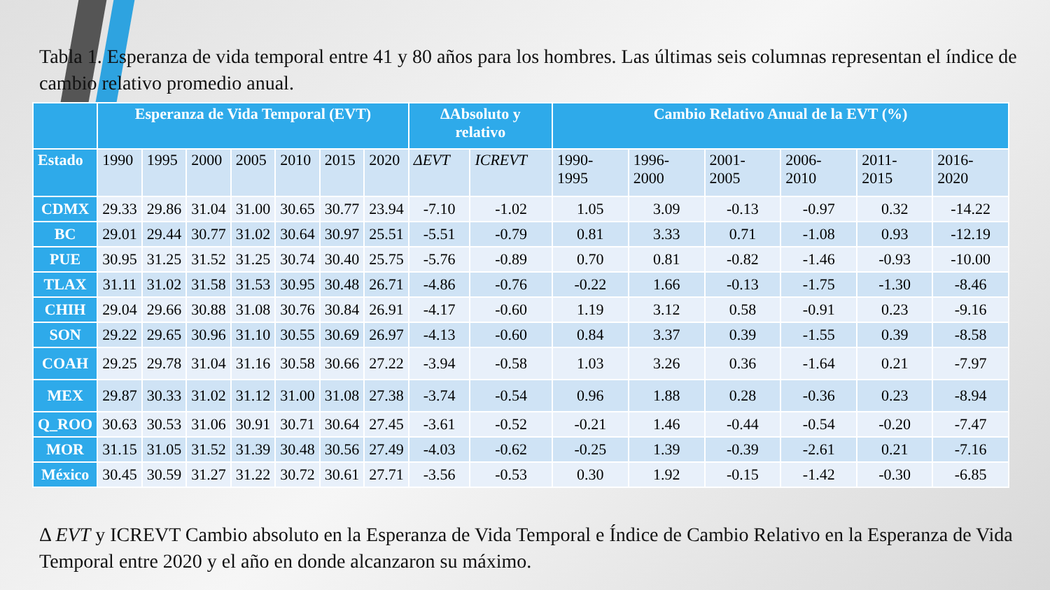Tabla 1. Esperanza de vida temporal entre 41 y 80 años para los hombres. Las últimas seis columnas representan el índice de cambio relativo promedio anual.
| | Esperanza de Vida Temporal (EVT) | | | | | | | ΔAbsoluto y relativo | | Cambio Relativo Anual de la EVT (%) | | | | | |
| --- | --- | --- | --- | --- | --- | --- | --- | --- | --- | --- | --- | --- | --- | --- | --- |
| Estado | 1990 | 1995 | 2000 | 2005 | 2010 | 2015 | 2020 | ΔEVT | ICREVT | 1990-1995 | 1996-2000 | 2001-2005 | 2006-2010 | 2011-2015 | 2016-2020 |
| CDMX | 29.33 | 29.86 | 31.04 | 31.00 | 30.65 | 30.77 | 23.94 | -7.10 | -1.02 | 1.05 | 3.09 | -0.13 | -0.97 | 0.32 | -14.22 |
| BC | 29.01 | 29.44 | 30.77 | 31.02 | 30.64 | 30.97 | 25.51 | -5.51 | -0.79 | 0.81 | 3.33 | 0.71 | -1.08 | 0.93 | -12.19 |
| PUE | 30.95 | 31.25 | 31.52 | 31.25 | 30.74 | 30.40 | 25.75 | -5.76 | -0.89 | 0.70 | 0.81 | -0.82 | -1.46 | -0.93 | -10.00 |
| TLAX | 31.11 | 31.02 | 31.58 | 31.53 | 30.95 | 30.48 | 26.71 | -4.86 | -0.76 | -0.22 | 1.66 | -0.13 | -1.75 | -1.30 | -8.46 |
| CHIH | 29.04 | 29.66 | 30.88 | 31.08 | 30.76 | 30.84 | 26.91 | -4.17 | -0.60 | 1.19 | 3.12 | 0.58 | -0.91 | 0.23 | -9.16 |
| SON | 29.22 | 29.65 | 30.96 | 31.10 | 30.55 | 30.69 | 26.97 | -4.13 | -0.60 | 0.84 | 3.37 | 0.39 | -1.55 | 0.39 | -8.58 |
| COAH | 29.25 | 29.78 | 31.04 | 31.16 | 30.58 | 30.66 | 27.22 | -3.94 | -0.58 | 1.03 | 3.26 | 0.36 | -1.64 | 0.21 | -7.97 |
| MEX | 29.87 | 30.33 | 31.02 | 31.12 | 31.00 | 31.08 | 27.38 | -3.74 | -0.54 | 0.96 | 1.88 | 0.28 | -0.36 | 0.23 | -8.94 |
| Q_ROO | 30.63 | 30.53 | 31.06 | 30.91 | 30.71 | 30.64 | 27.45 | -3.61 | -0.52 | -0.21 | 1.46 | -0.44 | -0.54 | -0.20 | -7.47 |
| MOR | 31.15 | 31.05 | 31.52 | 31.39 | 30.48 | 30.56 | 27.49 | -4.03 | -0.62 | -0.25 | 1.39 | -0.39 | -2.61 | 0.21 | -7.16 |
| México | 30.45 | 30.59 | 31.27 | 31.22 | 30.72 | 30.61 | 27.71 | -3.56 | -0.53 | 0.30 | 1.92 | -0.15 | -1.42 | -0.30 | -6.85 |
Δ EVT y ICREVT Cambio absoluto en la Esperanza de Vida Temporal e Índice de Cambio Relativo en la Esperanza de Vida Temporal entre 2020 y el año en donde alcanzaron su máximo.